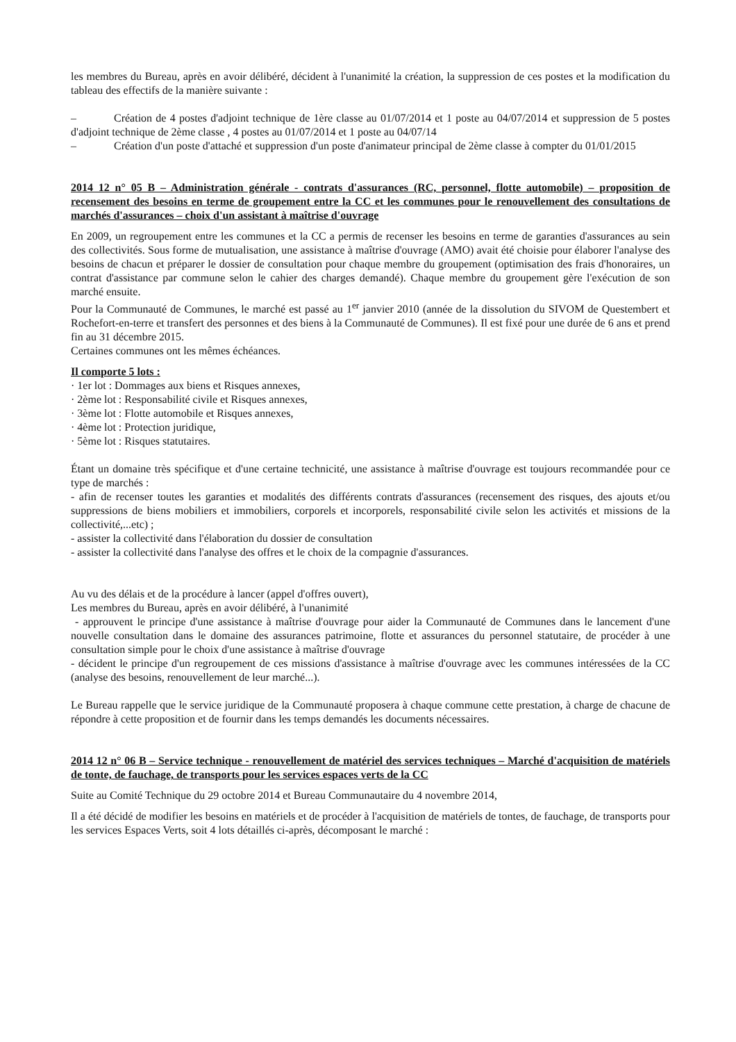les membres du Bureau, après en avoir délibéré, décident à l'unanimité la création, la suppression de ces postes et la modification du tableau des effectifs de la manière suivante :
– Création de 4 postes d'adjoint technique de 1ère classe au 01/07/2014 et 1 poste au 04/07/2014 et suppression de 5 postes d'adjoint technique de 2ème classe , 4 postes au 01/07/2014 et 1 poste au 04/07/14
– Création d'un poste d'attaché et suppression d'un poste d'animateur principal de 2ème classe à compter du 01/01/2015
2014 12 n° 05 B – Administration générale - contrats d'assurances (RC, personnel, flotte automobile) – proposition de recensement des besoins en terme de groupement entre la CC et les communes pour le renouvellement des consultations de marchés d'assurances – choix d'un assistant à maîtrise d'ouvrage
En 2009, un regroupement entre les communes et la CC a permis de recenser les besoins en terme de garanties d'assurances au sein des collectivités. Sous forme de mutualisation, une assistance à maîtrise d'ouvrage (AMO) avait été choisie pour élaborer l'analyse des besoins de chacun et préparer le dossier de consultation pour chaque membre du groupement (optimisation des frais d'honoraires, un contrat d'assistance par commune selon le cahier des charges demandé). Chaque membre du groupement gère l'exécution de son marché ensuite.
Pour la Communauté de Communes, le marché est passé au 1<sup>er</sup> janvier 2010 (année de la dissolution du SIVOM de Questembert et Rochefort-en-terre et transfert des personnes et des biens à la Communauté de Communes). Il est fixé pour une durée de 6 ans et prend fin au 31 décembre 2015.
Certaines communes ont les mêmes échéances.
Il comporte 5 lots :
· 1er lot : Dommages aux biens et Risques annexes,
· 2ème lot : Responsabilité civile et Risques annexes,
· 3ème lot : Flotte automobile et Risques annexes,
· 4ème lot : Protection juridique,
· 5ème lot : Risques statutaires.
Étant un domaine très spécifique et d'une certaine technicité, une assistance à maîtrise d'ouvrage est toujours recommandée pour ce type de marchés :
- afin de recenser toutes les garanties et modalités des différents contrats d'assurances (recensement des risques, des ajouts et/ou suppressions de biens mobiliers et immobiliers, corporels et incorporels, responsabilité civile selon les activités et missions de la collectivité,...etc) ;
- assister la collectivité dans l'élaboration du dossier de consultation
- assister la collectivité dans l'analyse des offres et le choix de la compagnie d'assurances.
Au vu des délais et de la procédure à lancer (appel d'offres ouvert),
Les membres du Bureau, après en avoir délibéré, à l'unanimité
- approuvent le principe d'une assistance à maîtrise d'ouvrage pour aider la Communauté de Communes dans le lancement d'une nouvelle consultation dans le domaine des assurances patrimoine, flotte et assurances du personnel statutaire, de procéder à une consultation simple pour le choix d'une assistance à maîtrise d'ouvrage
- décident le principe d'un regroupement de ces missions d'assistance à maîtrise d'ouvrage avec les communes intéressées de la CC (analyse des besoins, renouvellement de leur marché...).
Le Bureau rappelle que le service juridique de la Communauté proposera à chaque commune cette prestation, à charge de chacune de répondre à cette proposition et de fournir dans les temps demandés les documents nécessaires.
2014 12 n° 06 B – Service technique - renouvellement de matériel des services techniques – Marché d'acquisition de matériels de tonte, de fauchage, de transports pour les services espaces verts de la CC
Suite au Comité Technique du 29 octobre 2014 et Bureau Communautaire du 4 novembre 2014,
Il a été décidé de modifier les besoins en matériels et de procéder à l'acquisition de matériels de tontes, de fauchage, de transports pour les services Espaces Verts, soit 4 lots détaillés ci-après, décomposant le marché :